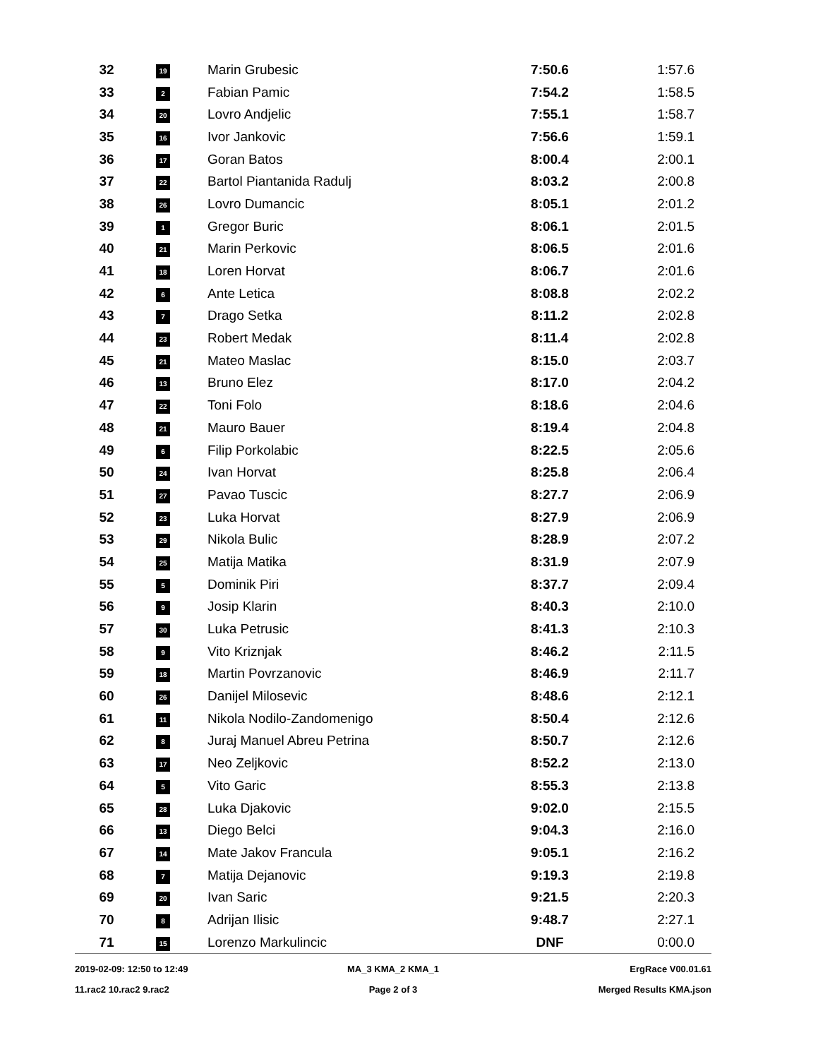| 32 | 19 | Marin Grubesic | 7:50.6 | 1:57.6 |
| 33 | 2 | Fabian Pamic | 7:54.2 | 1:58.5 |
| 34 | 20 | Lovro Andjelic | 7:55.1 | 1:58.7 |
| 35 | 16 | Ivor Jankovic | 7:56.6 | 1:59.1 |
| 36 | 17 | Goran Batos | 8:00.4 | 2:00.1 |
| 37 | 22 | Bartol Piantanida Radulj | 8:03.2 | 2:00.8 |
| 38 | 26 | Lovro Dumancic | 8:05.1 | 2:01.2 |
| 39 | 1 | Gregor Buric | 8:06.1 | 2:01.5 |
| 40 | 21 | Marin Perkovic | 8:06.5 | 2:01.6 |
| 41 | 18 | Loren Horvat | 8:06.7 | 2:01.6 |
| 42 | 6 | Ante Letica | 8:08.8 | 2:02.2 |
| 43 | 7 | Drago Setka | 8:11.2 | 2:02.8 |
| 44 | 23 | Robert Medak | 8:11.4 | 2:02.8 |
| 45 | 21 | Mateo Maslac | 8:15.0 | 2:03.7 |
| 46 | 13 | Bruno Elez | 8:17.0 | 2:04.2 |
| 47 | 22 | Toni Folo | 8:18.6 | 2:04.6 |
| 48 | 21 | Mauro Bauer | 8:19.4 | 2:04.8 |
| 49 | 6 | Filip Porkolabic | 8:22.5 | 2:05.6 |
| 50 | 24 | Ivan Horvat | 8:25.8 | 2:06.4 |
| 51 | 27 | Pavao Tuscic | 8:27.7 | 2:06.9 |
| 52 | 23 | Luka Horvat | 8:27.9 | 2:06.9 |
| 53 | 29 | Nikola Bulic | 8:28.9 | 2:07.2 |
| 54 | 25 | Matija Matika | 8:31.9 | 2:07.9 |
| 55 | 5 | Dominik Piri | 8:37.7 | 2:09.4 |
| 56 | 9 | Josip Klarin | 8:40.3 | 2:10.0 |
| 57 | 30 | Luka Petrusic | 8:41.3 | 2:10.3 |
| 58 | 9 | Vito Kriznjak | 8:46.2 | 2:11.5 |
| 59 | 18 | Martin Povrzanovic | 8:46.9 | 2:11.7 |
| 60 | 26 | Danijel Milosevic | 8:48.6 | 2:12.1 |
| 61 | 11 | Nikola Nodilo-Zandomenigo | 8:50.4 | 2:12.6 |
| 62 | 8 | Juraj Manuel Abreu Petrina | 8:50.7 | 2:12.6 |
| 63 | 17 | Neo Zeljkovic | 8:52.2 | 2:13.0 |
| 64 | 5 | Vito Garic | 8:55.3 | 2:13.8 |
| 65 | 28 | Luka Djakovic | 9:02.0 | 2:15.5 |
| 66 | 13 | Diego Belci | 9:04.3 | 2:16.0 |
| 67 | 14 | Mate Jakov Francula | 9:05.1 | 2:16.2 |
| 68 | 7 | Matija Dejanovic | 9:19.3 | 2:19.8 |
| 69 | 20 | Ivan Saric | 9:21.5 | 2:20.3 |
| 70 | 8 | Adrijan Ilisic | 9:48.7 | 2:27.1 |
| 71 | 15 | Lorenzo Markulincic | DNF | 0:00.0 |
2019-02-09: 12:50 to 12:49 MA_3 KMA_2 KMA_1 ErgRace V00.01.61
11.rac2 10.rac2 9.rac2 Page 2 of 3 Merged Results KMA.json